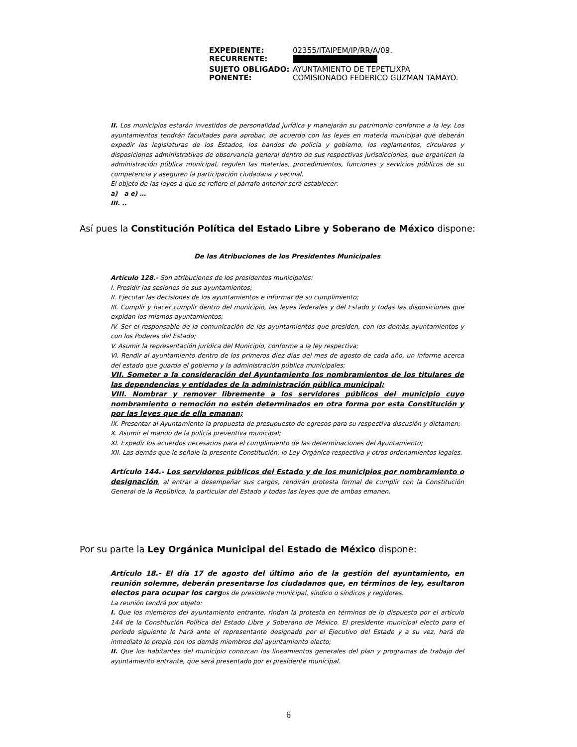| EXPEDIENTE: | 02355/ITAIPEM/IP/RR/A/09. |
| RECURRENTE: | |
| SUJETO OBLIGADO: | AYUNTAMIENTO DE TEPETLIXPA |
| PONENTE: | COMISIONADO FEDERICO GUZMAN TAMAYO. |
II. Los municipios estarán investidos de personalidad jurídica y manejarán su patrimonio conforme a la ley. Los ayuntamientos tendrán facultades para aprobar, de acuerdo con las leyes en materia municipal que deberán expedir las legislaturas de los Estados, los bandos de policía y gobierno, los reglamentos, circulares y disposiciones administrativas de observancia general dentro de sus respectivas jurisdicciones, que organicen la administración pública municipal, regulen las materias, procedimientos, funciones y servicios públicos de su competencia y aseguren la participación ciudadana y vecinal.
El objeto de las leyes a que se refiere el párrafo anterior será establecer:
a) a e) …
III. ..
Así pues la Constitución Política del Estado Libre y Soberano de México dispone:
De las Atribuciones de los Presidentes Municipales
Artículo 128.- Son atribuciones de los presidentes municipales:
I. Presidir las sesiones de sus ayuntamientos;
II. Ejecutar las decisiones de los ayuntamientos e informar de su cumplimiento;
III. Cumplir y hacer cumplir dentro del municipio, las leyes federales y del Estado y todas las disposiciones que expidan los mismos ayuntamientos;
IV. Ser el responsable de la comunicación de los ayuntamientos que presiden, con los demás ayuntamientos y con los Poderes del Estado;
V. Asumir la representación jurídica del Municipio, conforme a la ley respectiva;
VI. Rendir al ayuntamiento dentro de los primeros diez días del mes de agosto de cada año, un informe acerca del estado que guarda el gobierno y la administración pública municipales;
VII. Someter a la consideración del Ayuntamiento los nombramientos de los titulares de las dependencias y entidades de la administración pública municipal;
VIII. Nombrar y remover libremente a los servidores públicos del municipio cuyo nombramiento o remoción no estén determinados en otra forma por esta Constitución y por las leyes que de ella emanan;
IX. Presentar al Ayuntamiento la propuesta de presupuesto de egresos para su respectiva discusión y dictamen;
X. Asumir el mando de la policía preventiva municipal;
XI. Expedir los acuerdos necesarios para el cumplimiento de las determinaciones del Ayuntamiento;
XII. Las demás que le señale la presente Constitución, la Ley Orgánica respectiva y otros ordenamientos legales.
Artículo 144.- Los servidores públicos del Estado y de los municipios por nombramiento o designación, al entrar a desempeñar sus cargos, rendirán protesta formal de cumplir con la Constitución General de la República, la particular del Estado y todas las leyes que de ambas emanen.
Por su parte la Ley Orgánica Municipal del Estado de México dispone:
Artículo 18.- El día 17 de agosto del último año de la gestión del ayuntamiento, en reunión solemne, deberán presentarse los ciudadanos que, en términos de ley, esultaron electos para ocupar los cargos de presidente municipal, síndico o síndicos y regidores.
La reunión tendrá por objeto:
I. Que los miembros del ayuntamiento entrante, rindan la protesta en términos de lo dispuesto por el artículo 144 de la Constitución Política del Estado Libre y Soberano de México. El presidente municipal electo para el período siguiente lo hará ante el representante designado por el Ejecutivo del Estado y a su vez, hará de inmediato lo propio con los demás miembros del ayuntamiento electo;
II. Que los habitantes del municipio conozcan los lineamientos generales del plan y programas de trabajo del ayuntamiento entrante, que será presentado por el presidente municipal.
6